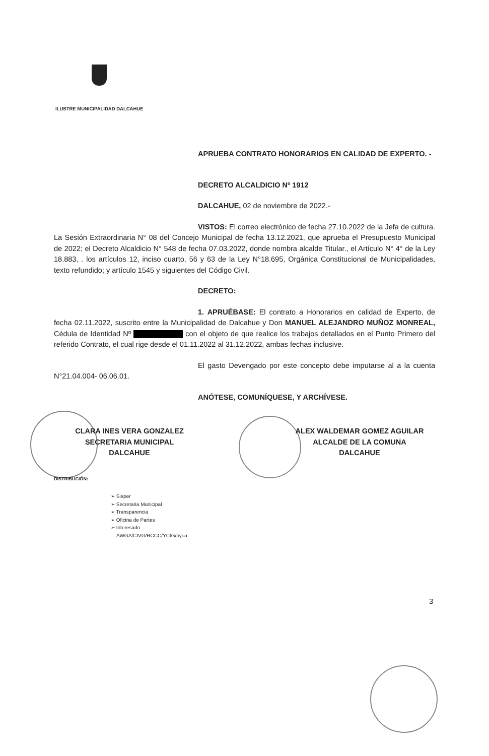ILUSTRE MUNICIPALIDAD DALCAHUE
APRUEBA CONTRATO HONORARIOS EN CALIDAD DE EXPERTO. -
DECRETO ALCALDICIO Nº 1912
DALCAHUE, 02 de noviembre de 2022.-
VISTOS: El correo electrónico de fecha 27.10.2022 de la Jefa de cultura. La Sesión Extraordinaria N° 08 del Concejo Municipal de fecha 13.12.2021, que aprueba el Presupuesto Municipal de 2022; el Decreto Alcaldicio N° 548 de fecha 07.03.2022, donde nombra alcalde Titular., el Artículo N° 4° de la Ley 18.883, . los artículos 12, inciso cuarto, 56 y 63 de la Ley N°18.695, Orgánica Constitucional de Municipalidades, texto refundido; y artículo 1545 y siguientes del Código Civil.
DECRETO:
1. APRUÉBASE: El contrato a Honorarios en calidad de Experto, de fecha 02.11.2022, suscrito entre la Municipalidad de Dalcahue y Don MANUEL ALEJANDRO MUÑOZ MONREAL, Cédula de Identidad Nº con el objeto de que realice los trabajos detallados en el Punto Primero del referido Contrato, el cual rige desde el 01.11.2022 al 31.12.2022, ambas fechas inclusive.
El gasto Devengado por este concepto debe imputarse al a la cuenta N°21.04.004- 06.06.01.
ANÓTESE, COMUNÍQUESE, Y ARCHÍVESE.
CLARA INES VERA GONZALEZ
SECRETARIA MUNICIPAL
DALCAHUE
ALEX WALDEMAR GOMEZ AGUILAR
ALCALDE DE LA COMUNA
DALCAHUE
DISTRIBUCIÓN:
➢ Siaper
➢ Secretaria Municipal
➢ Transparencia
➢ Oficina de Partes
➢ Interesado
AWGA/CIVG/RCCC/YCIG/pyoa
3